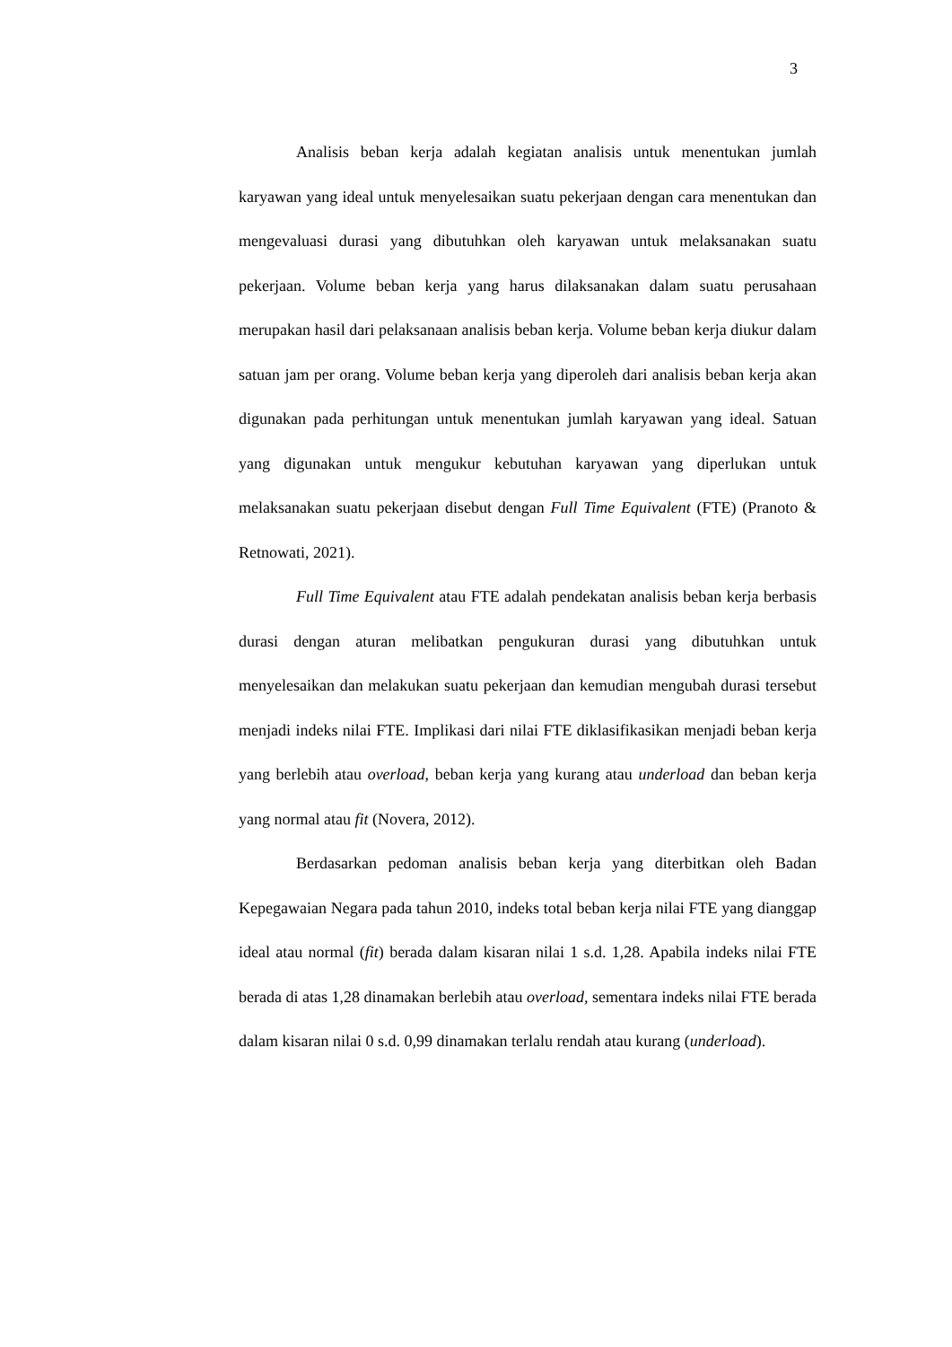3
Analisis beban kerja adalah kegiatan analisis untuk menentukan jumlah karyawan yang ideal untuk menyelesaikan suatu pekerjaan dengan cara menentukan dan mengevaluasi durasi yang dibutuhkan oleh karyawan untuk melaksanakan suatu pekerjaan. Volume beban kerja yang harus dilaksanakan dalam suatu perusahaan merupakan hasil dari pelaksanaan analisis beban kerja. Volume beban kerja diukur dalam satuan jam per orang. Volume beban kerja yang diperoleh dari analisis beban kerja akan digunakan pada perhitungan untuk menentukan jumlah karyawan yang ideal. Satuan yang digunakan untuk mengukur kebutuhan karyawan yang diperlukan untuk melaksanakan suatu pekerjaan disebut dengan Full Time Equivalent (FTE) (Pranoto & Retnowati, 2021).
Full Time Equivalent atau FTE adalah pendekatan analisis beban kerja berbasis durasi dengan aturan melibatkan pengukuran durasi yang dibutuhkan untuk menyelesaikan dan melakukan suatu pekerjaan dan kemudian mengubah durasi tersebut menjadi indeks nilai FTE. Implikasi dari nilai FTE diklasifikasikan menjadi beban kerja yang berlebih atau overload, beban kerja yang kurang atau underload dan beban kerja yang normal atau fit (Novera, 2012).
Berdasarkan pedoman analisis beban kerja yang diterbitkan oleh Badan Kepegawaian Negara pada tahun 2010, indeks total beban kerja nilai FTE yang dianggap ideal atau normal (fit) berada dalam kisaran nilai 1 s.d. 1,28. Apabila indeks nilai FTE berada di atas 1,28 dinamakan berlebih atau overload, sementara indeks nilai FTE berada dalam kisaran nilai 0 s.d. 0,99 dinamakan terlalu rendah atau kurang (underload).